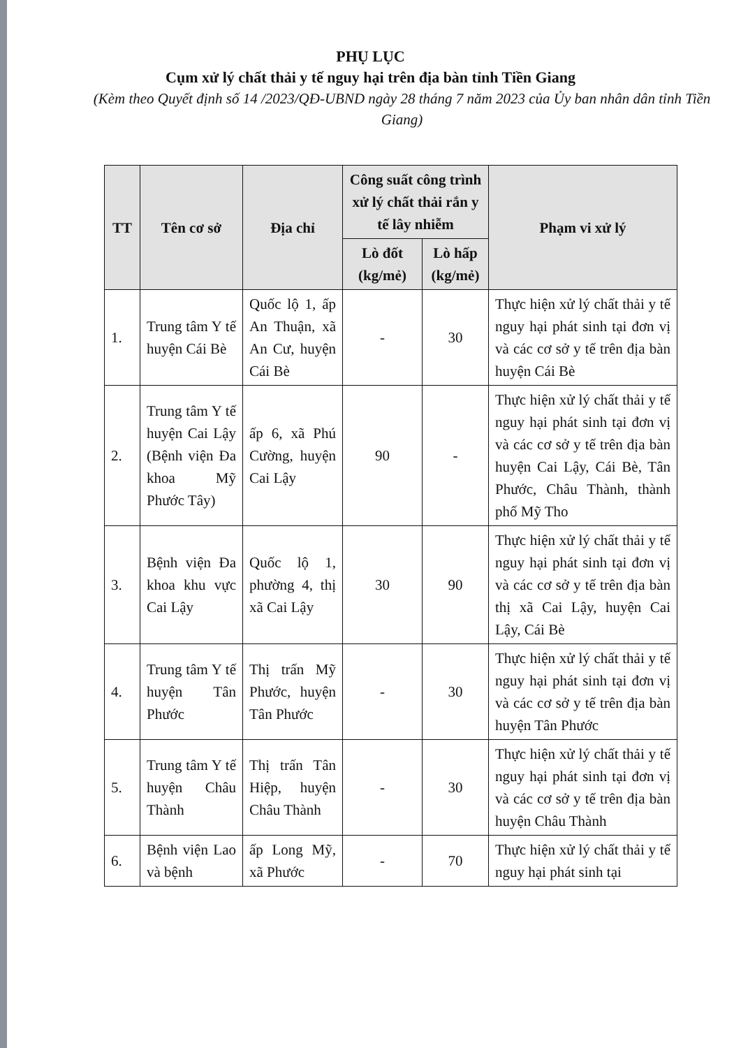PHỤ LỤC
Cụm xử lý chất thải y tế nguy hại trên địa bàn tỉnh Tiền Giang
(Kèm theo Quyết định số 14 /2023/QĐ-UBND ngày 28 tháng 7 năm 2023 của Ủy ban nhân dân tỉnh Tiền Giang)
| TT | Tên cơ sở | Địa chỉ | Công suất công trình xử lý chất thải rắn y tế lây nhiễm | | Phạm vi xử lý |
| --- | --- | --- | --- | --- | --- |
| | | | Lò đốt (kg/mẻ) | Lò hấp (kg/mẻ) | |
| 1. | Trung tâm Y tế huyện Cái Bè | Quốc lộ 1, ấp An Thuận, xã An Cư, huyện Cái Bè | - | 30 | Thực hiện xử lý chất thải y tế nguy hại phát sinh tại đơn vị và các cơ sở y tế trên địa bàn huyện Cái Bè |
| 2. | Trung tâm Y tế huyện Cai Lậy (Bệnh viện Đa khoa Mỹ Phước Tây) | ấp 6, xã Phú Cường, huyện Cai Lậy | 90 | - | Thực hiện xử lý chất thải y tế nguy hại phát sinh tại đơn vị và các cơ sở y tế trên địa bàn huyện Cai Lậy, Cái Bè, Tân Phước, Châu Thành, thành phố Mỹ Tho |
| 3. | Bệnh viện Đa khoa khu vực Cai Lậy | Quốc lộ 1, phường 4, thị xã Cai Lậy | 30 | 90 | Thực hiện xử lý chất thải y tế nguy hại phát sinh tại đơn vị và các cơ sở y tế trên địa bàn thị xã Cai Lậy, huyện Cai Lậy, Cái Bè |
| 4. | Trung tâm Y tế huyện Tân Phước | Thị trấn Mỹ Phước, huyện Tân Phước | - | 30 | Thực hiện xử lý chất thải y tế nguy hại phát sinh tại đơn vị và các cơ sở y tế trên địa bàn huyện Tân Phước |
| 5. | Trung tâm Y tế huyện Châu Thành | Thị trấn Tân Hiệp, huyện Châu Thành | - | 30 | Thực hiện xử lý chất thải y tế nguy hại phát sinh tại đơn vị và các cơ sở y tế trên địa bàn huyện Châu Thành |
| 6. | Bệnh viện Lao và bệnh | ấp Long Mỹ, xã Phước | - | 70 | Thực hiện xử lý chất thải y tế nguy hại phát sinh tại |